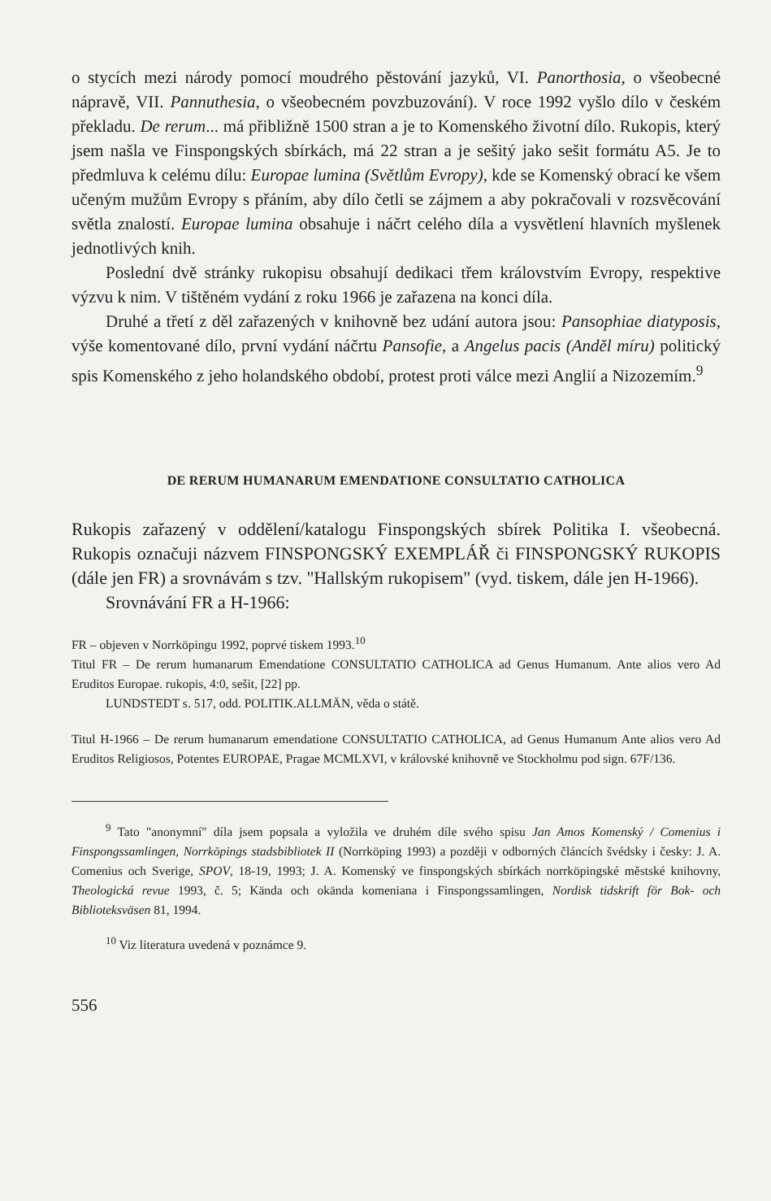o stycích mezi národy pomocí moudrého pěstování jazyků, VI. Panorthosia, o všeobecné nápravě, VII. Pannuthesia, o všeobecném povzbuzování). V roce 1992 vyšlo dílo v českém překladu. De rerum... má přibližně 1500 stran a je to Komenského životní dílo. Rukopis, který jsem našla ve Finspongských sbírkách, má 22 stran a je sešitý jako sešit formátu A5. Je to předmluva k celému dílu: Europae lumina (Světlům Evropy), kde se Komenský obrací ke všem učeným mužům Evropy s přáním, aby dílo četli se zájmem a aby pokračovali v rozsvěcování světla znalostí. Europae lumina obsahuje i náčrt celého díla a vysvětlení hlavních myšlenek jednotlivých knih.
Poslední dvě stránky rukopisu obsahují dedikaci třem královstvím Evropy, respektive výzvu k nim. V tištěném vydání z roku 1966 je zařazena na konci díla.
Druhé a třetí z děl zařazených v knihovně bez udání autora jsou: Pansophiae diatyposis, výše komentované dílo, první vydání náčrtu Pansofie, a Angelus pacis (Anděl míru) politický spis Komenského z jeho holandského období, protest proti válce mezi Anglií a Nizozemím.<sup>9</sup>
DE RERUM HUMANARUM EMENDATIONE CONSULTATIO CATHOLICA
Rukopis zařazený v oddělení/katalogu Finspongských sbírek Politika I. všeobecná. Rukopis označuji názvem FINSPONGSKÝ EXEMPLÁŘ či FINSPONGSKÝ RUKOPIS (dále jen FR) a srovnávám s tzv. "Hallským rukopisem" (vyd. tiskem, dále jen H-1966).
Srovnávání FR a H-1966:
FR – objeven v Norrköpingu 1992, poprvé tiskem 1993.<sup>10</sup>
Titul FR – De rerum humanarum Emendatione CONSULTATIO CATHOLICA ad Genus Humanum. Ante alios vero Ad Eruditos Europae. rukopis, 4:0, sešit, [22] pp.
LUNDSTEDT s. 517, odd. POLITIK.ALLMÄN, věda o státě.
Titul H-1966 – De rerum humanarum emendatione CONSULTATIO CATHOLICA, ad Genus Humanum Ante alios vero Ad Eruditos Religiosos, Potentes EUROPAE, Pragae MCMLXVI, v královské knihovně ve Stockholmu pod sign. 67F/136.
<sup>9</sup> Tato "anonymní" díla jsem popsala a vyložila ve druhém díle svého spisu Jan Amos Komenský / Comenius i Finspongssamlingen, Norrköpings stadsbibliotek II (Norrköping 1993) a později v odborných článcích švédsky i česky: J. A. Comenius och Sverige, SPOV, 18-19, 1993; J. A. Komenský ve finspongských sbírkách norrköpingské městské knihovny, Theologická revue 1993, č. 5; Kända och okända komeniana i Finspongssamlingen, Nordisk tidskrift för Bok- och Biblioteksväsen 81, 1994.
<sup>10</sup> Viz literatura uvedená v poznámce 9.
556